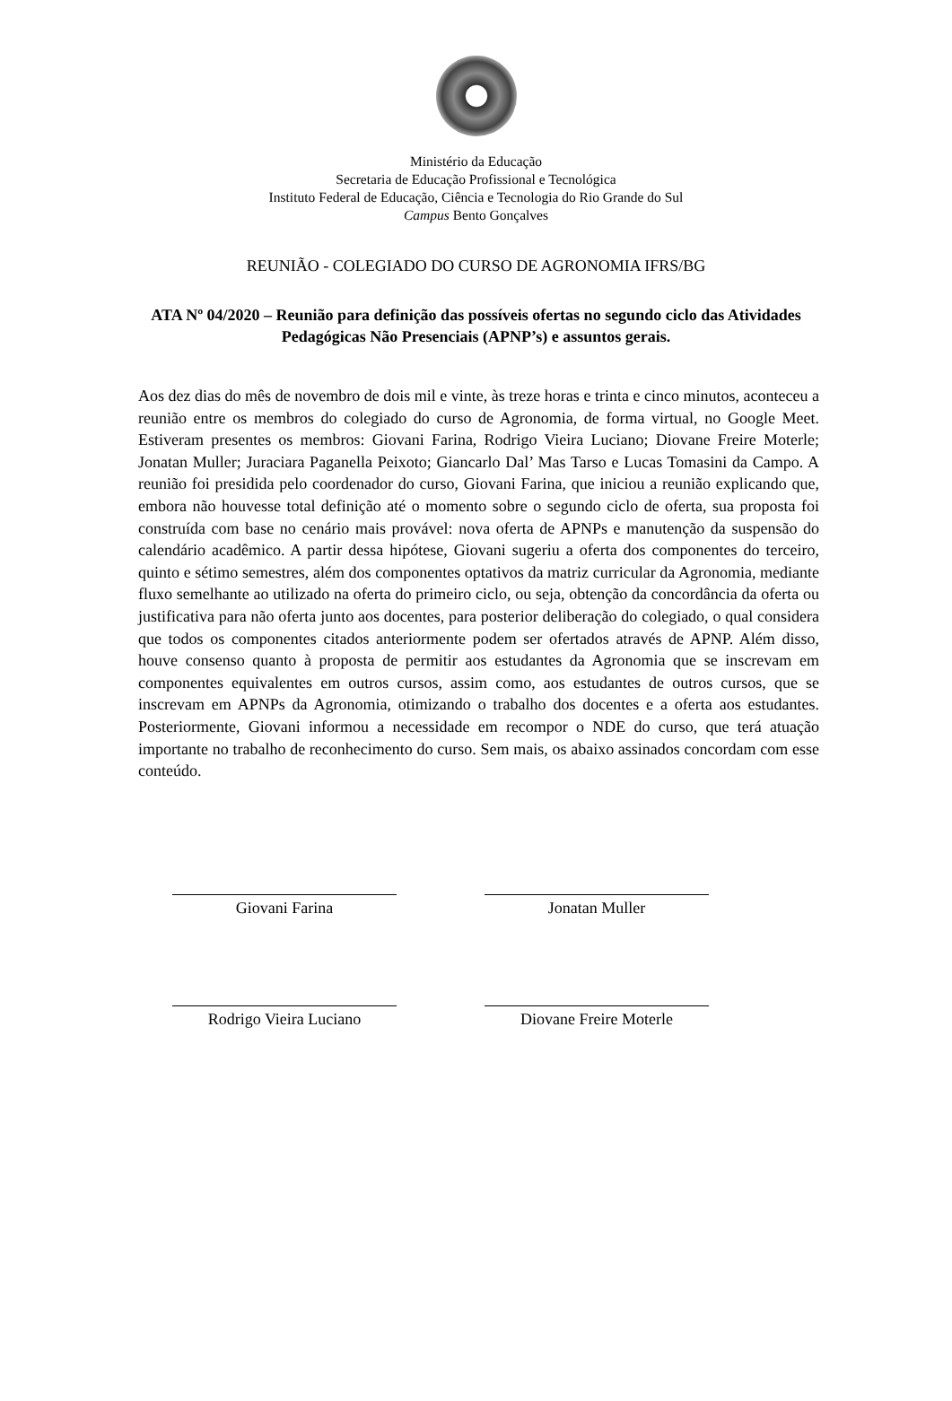Ministério da Educação
Secretaria de Educação Profissional e Tecnológica
Instituto Federal de Educação, Ciência e Tecnologia do Rio Grande do Sul
Campus Bento Gonçalves
REUNIÃO - COLEGIADO DO CURSO DE AGRONOMIA IFRS/BG
ATA Nº 04/2020 – Reunião para definição das possíveis ofertas no segundo ciclo das Atividades Pedagógicas Não Presenciais (APNP’s) e assuntos gerais.
Aos dez dias do mês de novembro de dois mil e vinte, às treze horas e trinta e cinco minutos, aconteceu a reunião entre os membros do colegiado do curso de Agronomia, de forma virtual, no Google Meet. Estiveram presentes os membros: Giovani Farina, Rodrigo Vieira Luciano; Diovane Freire Moterle; Jonatan Muller; Juraciara Paganella Peixoto; Giancarlo Dal’ Mas Tarso e Lucas Tomasini da Campo. A reunião foi presidida pelo coordenador do curso, Giovani Farina, que iniciou a reunião explicando que, embora não houvesse total definição até o momento sobre o segundo ciclo de oferta, sua proposta foi construída com base no cenário mais provável: nova oferta de APNPs e manutenção da suspensão do calendário acadêmico. A partir dessa hipótese, Giovani sugeriu a oferta dos componentes do terceiro, quinto e sétimo semestres, além dos componentes optativos da matriz curricular da Agronomia, mediante fluxo semelhante ao utilizado na oferta do primeiro ciclo, ou seja, obtenção da concordância da oferta ou justificativa para não oferta junto aos docentes, para posterior deliberação do colegiado, o qual considera que todos os componentes citados anteriormente podem ser ofertados através de APNP. Além disso, houve consenso quanto à proposta de permitir aos estudantes da Agronomia que se inscrevam em componentes equivalentes em outros cursos, assim como, aos estudantes de outros cursos, que se inscrevam em APNPs da Agronomia, otimizando o trabalho dos docentes e a oferta aos estudantes. Posteriormente, Giovani informou a necessidade em recompor o NDE do curso, que terá atuação importante no trabalho de reconhecimento do curso. Sem mais, os abaixo assinados concordam com esse conteúdo.
Giovani Farina Jonatan Muller
Rodrigo Vieira Luciano Diovane Freire Moterle